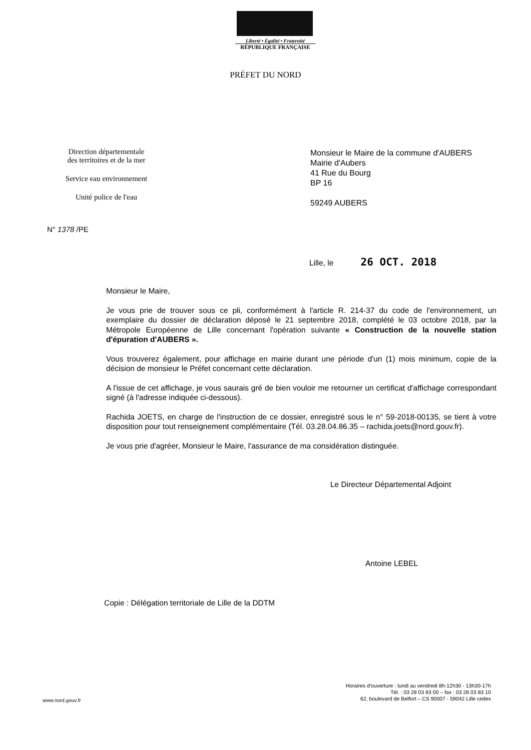Liberté • Égalité • Fraternité
RÉPUBLIQUE FRANÇAISE
PRÉFET DU NORD
Direction départementale
des territoires et de la mer
Service eau environnement
Unité police de l'eau
Monsieur le Maire de la commune d'AUBERS
Mairie d'Aubers
41 Rue du Bourg
BP 16
59249 AUBERS
N° 1378 /PE
Lille, le 26 OCT. 2018
Monsieur le Maire,
Je vous prie de trouver sous ce pli, conformément à l'article R. 214-37 du code de l'environnement, un exemplaire du dossier de déclaration déposé le 21 septembre 2018, complété le 03 octobre 2018, par la Métropole Européenne de Lille concernant l'opération suivante « Construction de la nouvelle station d'épuration d'AUBERS ».
Vous trouverez également, pour affichage en mairie durant une période d'un (1) mois minimum, copie de la décision de monsieur le Préfet concernant cette déclaration.
A l'issue de cet affichage, je vous saurais gré de bien vouloir me retourner un certificat d'affichage correspondant signé (à l'adresse indiquée ci-dessous).
Rachida JOETS, en charge de l'instruction de ce dossier, enregistré sous le n° 59-2018-00135, se tient à votre disposition pour tout renseignement complémentaire (Tél. 03.28.04.86.35 – rachida.joets@nord.gouv.fr).
Je vous prie d'agréer, Monsieur le Maire, l'assurance de ma considération distinguée.
Le Directeur Départemental Adjoint
Antoine LEBEL
Copie : Délégation territoriale de Lille de la DDTM
Horaires d'ouverture : lundi au vendredi 8h-12h30 - 13h30-17h
Tél. : 03 28 03 83 00 – fax : 03 28 03 83 10
62, boulevard de Belfort – CS 90007 - 59042 Lille cedex
www.nord.gouv.fr